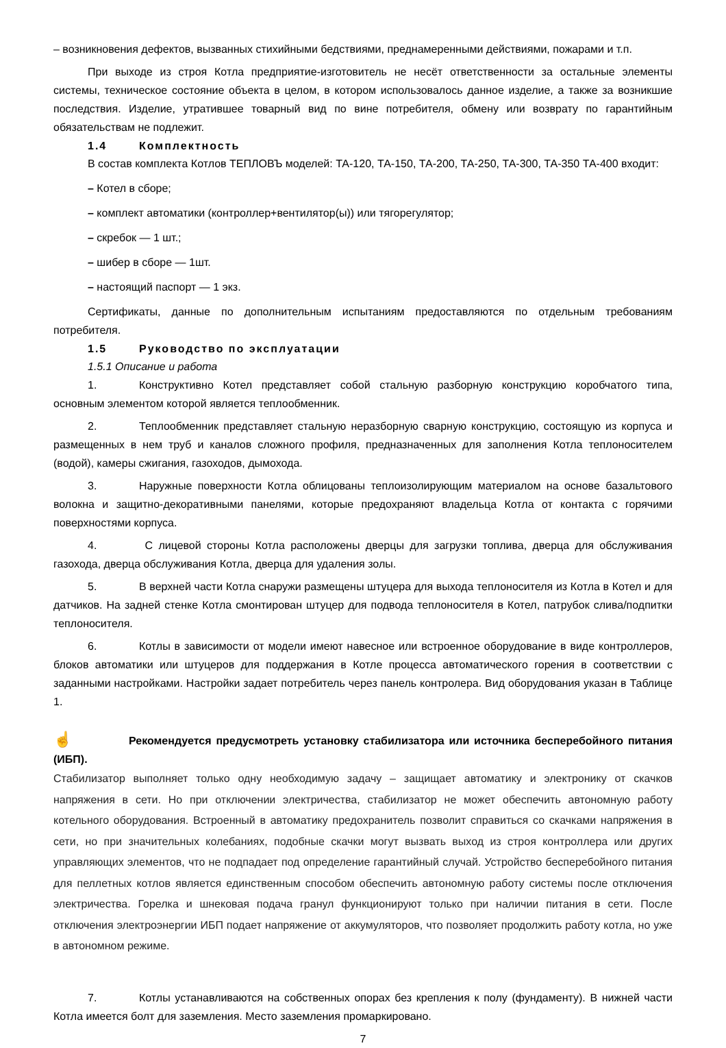– возникновения дефектов, вызванных стихийными бедствиями, преднамеренными действиями, пожарами и т.п.
При выходе из строя Котла предприятие-изготовитель не несёт ответственности за остальные элементы системы, техническое состояние объекта в целом, в котором использовалось данное изделие, а также за возникшие последствия. Изделие, утратившее товарный вид по вине потребителя, обмену или возврату по гарантийным обязательствам не подлежит.
1.4 Комплектность
В состав комплекта Котлов ТЕПЛОВЪ моделей: ТА-120, ТА-150, ТА-200, ТА-250, ТА-300, ТА-350 ТА-400 входит:
– Котел в сборе;
– комплект автоматики (контроллер+вентилятор(ы)) или тягорегулятор;
– скребок — 1 шт.;
– шибер в сборе — 1шт.
– настоящий паспорт — 1 экз.
Сертификаты, данные по дополнительным испытаниям предоставляются по отдельным требованиям потребителя.
1.5 Руководство по эксплуатации
1.5.1 Описание и работа
1. Конструктивно Котел представляет собой стальную разборную конструкцию коробчатого типа, основным элементом которой является теплообменник.
2. Теплообменник представляет стальную неразборную сварную конструкцию, состоящую из корпуса и размещенных в нем труб и каналов сложного профиля, предназначенных для заполнения Котла теплоносителем (водой), камеры сжигания, газоходов, дымохода.
3. Наружные поверхности Котла облицованы теплоизолирующим материалом на основе базальтового волокна и защитно-декоративными панелями, которые предохраняют владельца Котла от контакта с горячими поверхностями корпуса.
4. С лицевой стороны Котла расположены дверцы для загрузки топлива, дверца для обслуживания газохода, дверца обслуживания Котла, дверца для удаления золы.
5. В верхней части Котла снаружи размещены штуцера для выхода теплоносителя из Котла в Котел и для датчиков. На задней стенке Котла смонтирован штуцер для подвода теплоносителя в Котел, патрубок слива/подпитки теплоносителя.
6. Котлы в зависимости от модели имеют навесное или встроенное оборудование в виде контроллеров, блоков автоматики или штуцеров для поддержания в Котле процесса автоматического горения в соответствии с заданными настройками. Настройки задает потребитель через панель контролера. Вид оборудования указан в Таблице 1.
☝ Рекомендуется предусмотреть установку стабилизатора или источника бесперебойного питания (ИБП).
Стабилизатор выполняет только одну необходимую задачу – защищает автоматику и электронику от скачков напряжения в сети. Но при отключении электричества, стабилизатор не может обеспечить автономную работу котельного оборудования. Встроенный в автоматику предохранитель позволит справиться со скачками напряжения в сети, но при значительных колебаниях, подобные скачки могут вызвать выход из строя контроллера или других управляющих элементов, что не подпадает под определение гарантийный случай. Устройство бесперебойного питания для пеллетных котлов является единственным способом обеспечить автономную работу системы после отключения электричества. Горелка и шнековая подача гранул функционируют только при наличии питания в сети. После отключения электроэнергии ИБП подает напряжение от аккумуляторов, что позволяет продолжить работу котла, но уже в автономном режиме.
7. Котлы устанавливаются на собственных опорах без крепления к полу (фундаменту). В нижней части Котла имеется болт для заземления. Место заземления промаркировано.
7